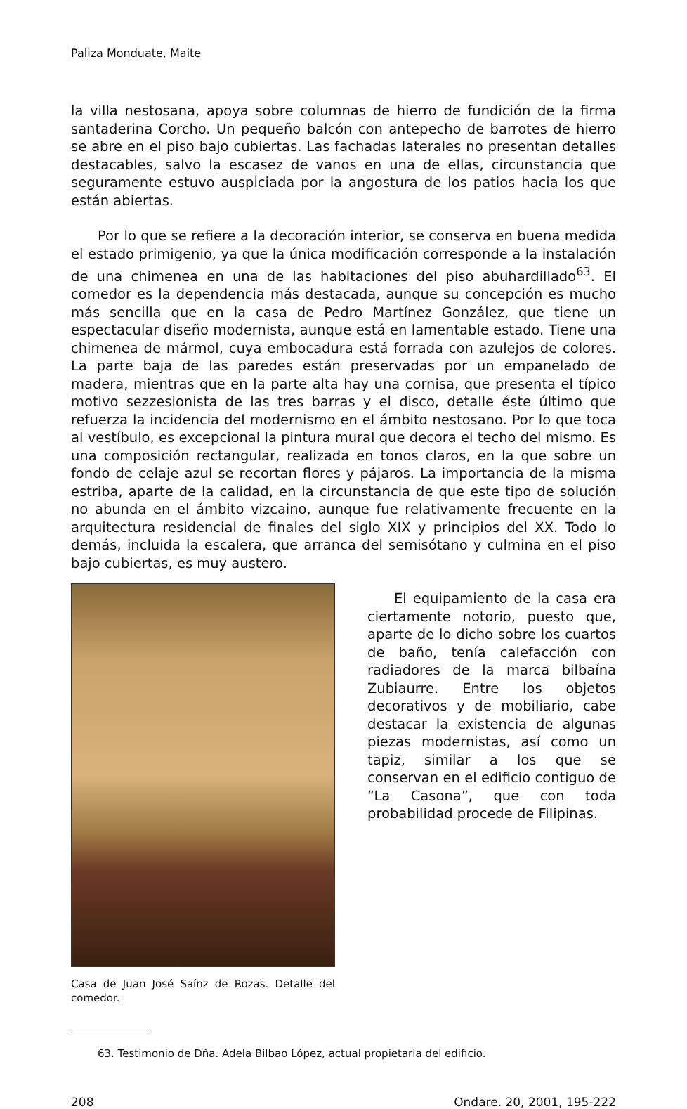Paliza Monduate, Maite
la villa nestosana, apoya sobre columnas de hierro de fundición de la firma santaderina Corcho. Un pequeño balcón con antepecho de barrotes de hierro se abre en el piso bajo cubiertas. Las fachadas laterales no presentan detalles destacables, salvo la escasez de vanos en una de ellas, circunstancia que seguramente estuvo auspiciada por la angostura de los patios hacia los que están abiertas.
Por lo que se refiere a la decoración interior, se conserva en buena medida el estado primigenio, ya que la única modificación corresponde a la instalación de una chimenea en una de las habitaciones del piso abuhardillado<sup>63</sup>. El comedor es la dependencia más destacada, aunque su concepción es mucho más sencilla que en la casa de Pedro Martínez González, que tiene un espectacular diseño modernista, aunque está en lamentable estado. Tiene una chimenea de mármol, cuya embocadura está forrada con azulejos de colores. La parte baja de las paredes están preservadas por un empanelado de madera, mientras que en la parte alta hay una cornisa, que presenta el típico motivo sezzesionista de las tres barras y el disco, detalle éste último que refuerza la incidencia del modernismo en el ámbito nestosano. Por lo que toca al vestíbulo, es excepcional la pintura mural que decora el techo del mismo. Es una composición rectangular, realizada en tonos claros, en la que sobre un fondo de celaje azul se recortan flores y pájaros. La importancia de la misma estriba, aparte de la calidad, en la circunstancia de que este tipo de solución no abunda en el ámbito vizcaino, aunque fue relativamente frecuente en la arquitectura residencial de finales del siglo XIX y principios del XX. Todo lo demás, incluida la escalera, que arranca del semisótano y culmina en el piso bajo cubiertas, es muy austero.
Casa de Juan José Saínz de Rozas. Detalle del comedor.
El equipamiento de la casa era ciertamente notorio, puesto que, aparte de lo dicho sobre los cuartos de baño, tenía calefacción con radiadores de la marca bilbaína Zubiaurre. Entre los objetos decorativos y de mobiliario, cabe destacar la existencia de algunas piezas modernistas, así como un tapiz, similar a los que se conservan en el edificio contiguo de “La Casona”, que con toda probabilidad procede de Filipinas.
63. Testimonio de Dña. Adela Bilbao López, actual propietaria del edificio.
208 Ondare. 20, 2001, 195-222